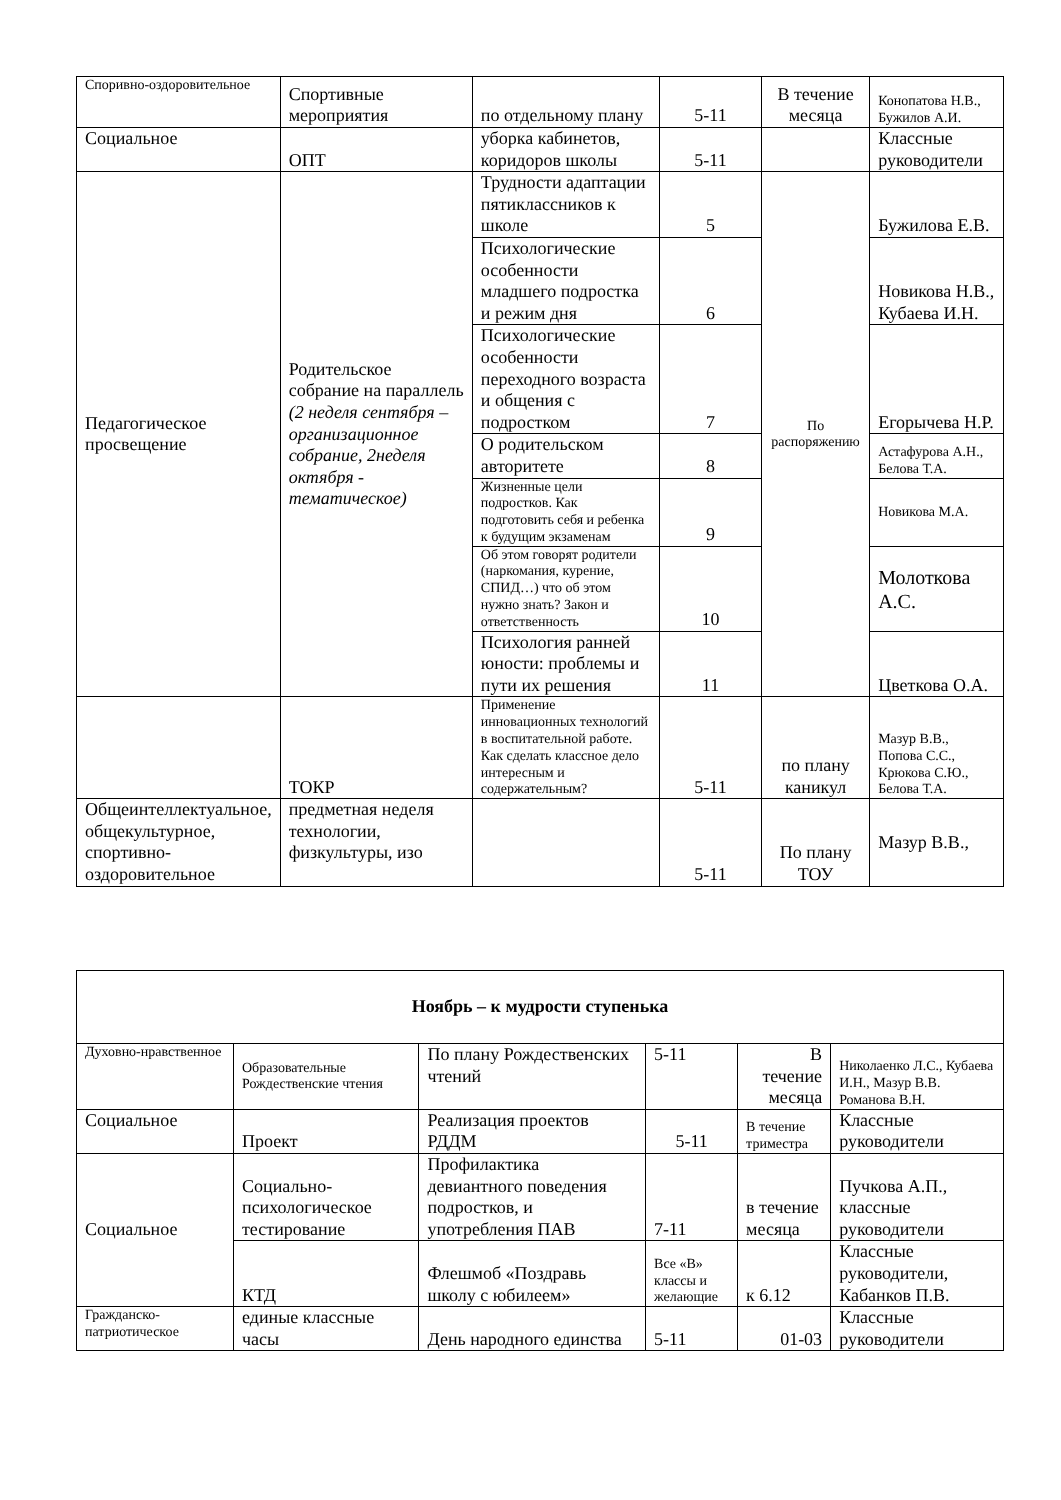| Споривно-оздоровительное | Спортивные мероприятия | по отдельному плану | 5-11 | В течение месяца | Конопатова Н.В., Бужилов А.И. |
| Социальное | ОПТ | уборка кабинетов, коридоров школы | 5-11 | | Классные руководители |
| Педагогическое просвещение | Родительское собрание на параллель (2 неделя сентября – организационное собрание, 2неделя октября - тематическое) | Трудности адаптации пятиклассников к школе | 5 | По распоряжению | Бужилова Е.В. |
| | | Психологические особенности младшего подростка и режим дня | 6 | | Новикова Н.В., Кубаева И.Н. |
| | | Психологические особенности переходного возраста и общения с подростком | 7 | | Егорычева Н.Р. |
| | | О родительском авторитете | 8 | | Астафурова А.Н., Белова Т.А. |
| | | Жизненные цели подростков. Как подготовить себя и ребенка к будущим экзаменам | 9 | | Новикова М.А. |
| | | Об этом говорят родители (наркомания, курение, СПИД…) что об этом нужно знать? Закон и ответственность | 10 | | Молоткова А.С. |
| | | Психология ранней юности: проблемы и пути их решения | 11 | | Цветкова О.А. |
| | ТОКР | Применение инновационных технологий в воспитательной работе. Как сделать классное дело интересным и содержательным? | 5-11 | по плану каникул | Мазур В.В., Попова С.С., Крюкова С.Ю., Белова Т.А. |
| Общеинтеллектуальное, общекультурное, спортивно-оздоровительное | предметная неделя технологии, физкультуры, изо | | 5-11 | По плану ТОУ | Мазур В.В., |
| Ноябрь – к мудрости ступенька | | | | | |
| Духовно-нравственное | Образовательные Рождественские чтения | По плану Рождественских чтений | 5-11 | В течение месяца | Николаенко Л.С., Кубаева И.Н., Мазур В.В. Романова В.Н. |
| Социальное | Проект | Реализация проектов РДДМ | 5-11 | В течение триместра | Классные руководители |
| Социальное | Социально-психологическое тестирование | Профилактика девиантного поведения подростков, и употребления ПАВ | 7-11 | в течение месяца | Пучкова А.П., классные руководители |
| | КТД | Флешмоб «Поздравь школу с юбилеем» | Все «В» классы и желающие | к 6.12 | Классные руководители, Кабанков П.В. |
| Гражданско-патриотическое | единые классные часы | День народного единства | 5-11 | 01-03 | Классные руководители |